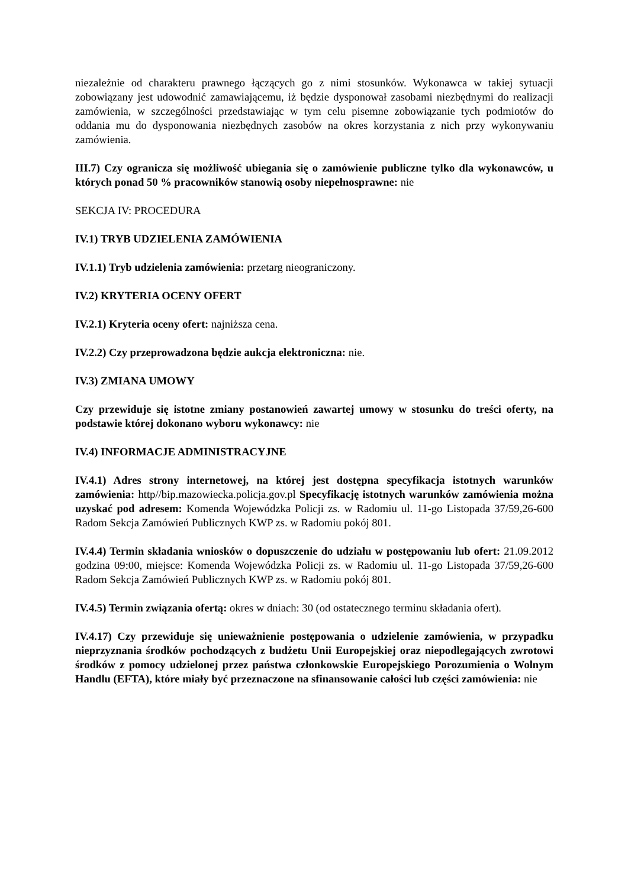niezależnie od charakteru prawnego łączących go z nimi stosunków. Wykonawca w takiej sytuacji zobowiązany jest udowodnić zamawiającemu, iż będzie dysponował zasobami niezbędnymi do realizacji zamówienia, w szczególności przedstawiając w tym celu pisemne zobowiązanie tych podmiotów do oddania mu do dysponowania niezbędnych zasobów na okres korzystania z nich przy wykonywaniu zamówienia.
III.7) Czy ogranicza się możliwość ubiegania się o zamówienie publiczne tylko dla wykonawców, u których ponad 50 % pracowników stanowią osoby niepełnosprawne: nie
SEKCJA IV: PROCEDURA
IV.1) TRYB UDZIELENIA ZAMÓWIENIA
IV.1.1) Tryb udzielenia zamówienia: przetarg nieograniczony.
IV.2) KRYTERIA OCENY OFERT
IV.2.1) Kryteria oceny ofert: najniższa cena.
IV.2.2) Czy przeprowadzona będzie aukcja elektroniczna: nie.
IV.3) ZMIANA UMOWY
Czy przewiduje się istotne zmiany postanowień zawartej umowy w stosunku do treści oferty, na podstawie której dokonano wyboru wykonawcy: nie
IV.4) INFORMACJE ADMINISTRACYJNE
IV.4.1) Adres strony internetowej, na której jest dostępna specyfikacja istotnych warunków zamówienia: http//bip.mazowiecka.policja.gov.pl Specyfikację istotnych warunków zamówienia można uzyskać pod adresem: Komenda Wojewódzka Policji zs. w Radomiu ul. 11-go Listopada 37/59,26-600 Radom Sekcja Zamówień Publicznych KWP zs. w Radomiu pokój 801.
IV.4.4) Termin składania wniosków o dopuszczenie do udziału w postępowaniu lub ofert: 21.09.2012 godzina 09:00, miejsce: Komenda Wojewódzka Policji zs. w Radomiu ul. 11-go Listopada 37/59,26-600 Radom Sekcja Zamówień Publicznych KWP zs. w Radomiu pokój 801.
IV.4.5) Termin związania ofertą: okres w dniach: 30 (od ostatecznego terminu składania ofert).
IV.4.17) Czy przewiduje się unieważnienie postępowania o udzielenie zamówienia, w przypadku nieprzyznania środków pochodzących z budżetu Unii Europejskiej oraz niepodlegających zwrotowi środków z pomocy udzielonej przez państwa członkowskie Europejskiego Porozumienia o Wolnym Handlu (EFTA), które miały być przeznaczone na sfinansowanie całości lub części zamówienia: nie